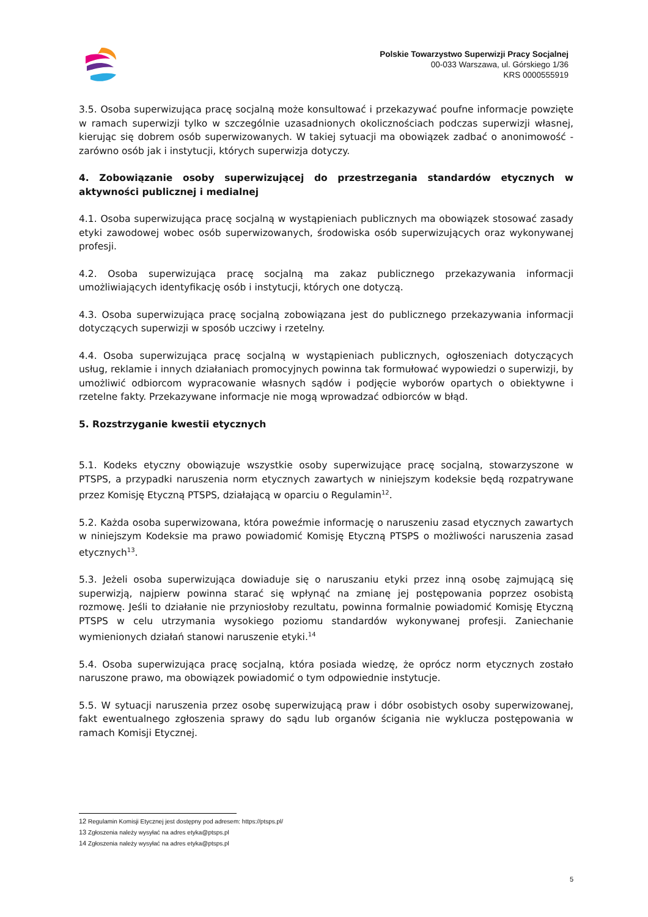Polskie Towarzystwo Superwizji Pracy Socjalnej
00-033 Warszawa, ul. Górskiego 1/36
KRS 0000555919
3.5. Osoba superwizująca pracę socjalną może konsultować i przekazywać poufne informacje powzięte w ramach superwizji tylko w szczególnie uzasadnionych okolicznościach podczas superwizji własnej, kierując się dobrem osób superwizowanych. W takiej sytuacji ma obowiązek zadbać o anonimowość - zarówno osób jak i instytucji, których superwizja dotyczy.
4. Zobowiązanie osoby superwizującej do przestrzegania standardów etycznych w aktywności publicznej i medialnej
4.1. Osoba superwizująca pracę socjalną w wystąpieniach publicznych ma obowiązek stosować zasady etyki zawodowej wobec osób superwizowanych, środowiska osób superwizujących oraz wykonywanej profesji.
4.2. Osoba superwizująca pracę socjalną ma zakaz publicznego przekazywania informacji umożliwiających identyfikację osób i instytucji, których one dotyczą.
4.3. Osoba superwizująca pracę socjalną zobowiązana jest do publicznego przekazywania informacji dotyczących superwizji w sposób uczciwy i rzetelny.
4.4. Osoba superwizująca pracę socjalną w wystąpieniach publicznych, ogłoszeniach dotyczących usług, reklamie i innych działaniach promocyjnych powinna tak formułować wypowiedzi o superwizji, by umożliwić odbiorcom wypracowanie własnych sądów i podjęcie wyborów opartych o obiektywne i rzetelne fakty. Przekazywane informacje nie mogą wprowadzać odbiorców w błąd.
5. Rozstrzyganie kwestii etycznych
5.1. Kodeks etyczny obowiązuje wszystkie osoby superwizujące pracę socjalną, stowarzyszone w PTSPS, a przypadki naruszenia norm etycznych zawartych w niniejszym kodeksie będą rozpatrywane przez Komisję Etyczną PTSPS, działającą w oparciu o Regulamin<sup>12</sup>.
5.2. Każda osoba superwizowana, która poweźmie informację o naruszeniu zasad etycznych zawartych w niniejszym Kodeksie ma prawo powiadomić Komisję Etyczną PTSPS o możliwości naruszenia zasad etycznych<sup>13</sup>.
5.3. Jeżeli osoba superwizująca dowiaduje się o naruszaniu etyki przez inną osobę zajmującą się superwizją, najpierw powinna starać się wpłynąć na zmianę jej postępowania poprzez osobistą rozmowę. Jeśli to działanie nie przyniosłoby rezultatu, powinna formalnie powiadomić Komisję Etyczną PTSPS w celu utrzymania wysokiego poziomu standardów wykonywanej profesji. Zaniechanie wymienionych działań stanowi naruszenie etyki.<sup>14</sup>
5.4. Osoba superwizująca pracę socjalną, która posiada wiedzę, że oprócz norm etycznych zostało naruszone prawo, ma obowiązek powiadomić o tym odpowiednie instytucje.
5.5. W sytuacji naruszenia przez osobę superwizującą praw i dóbr osobistych osoby superwizowanej, fakt ewentualnego zgłoszenia sprawy do sądu lub organów ścigania nie wyklucza postępowania w ramach Komisji Etycznej.
12 Regulamin Komisji Etycznej jest dostępny pod adresem: https://ptsps.pl/
13 Zgłoszenia należy wysyłać na adres etyka@ptsps.pl
14 Zgłoszenia należy wysyłać na adres etyka@ptsps.pl
5